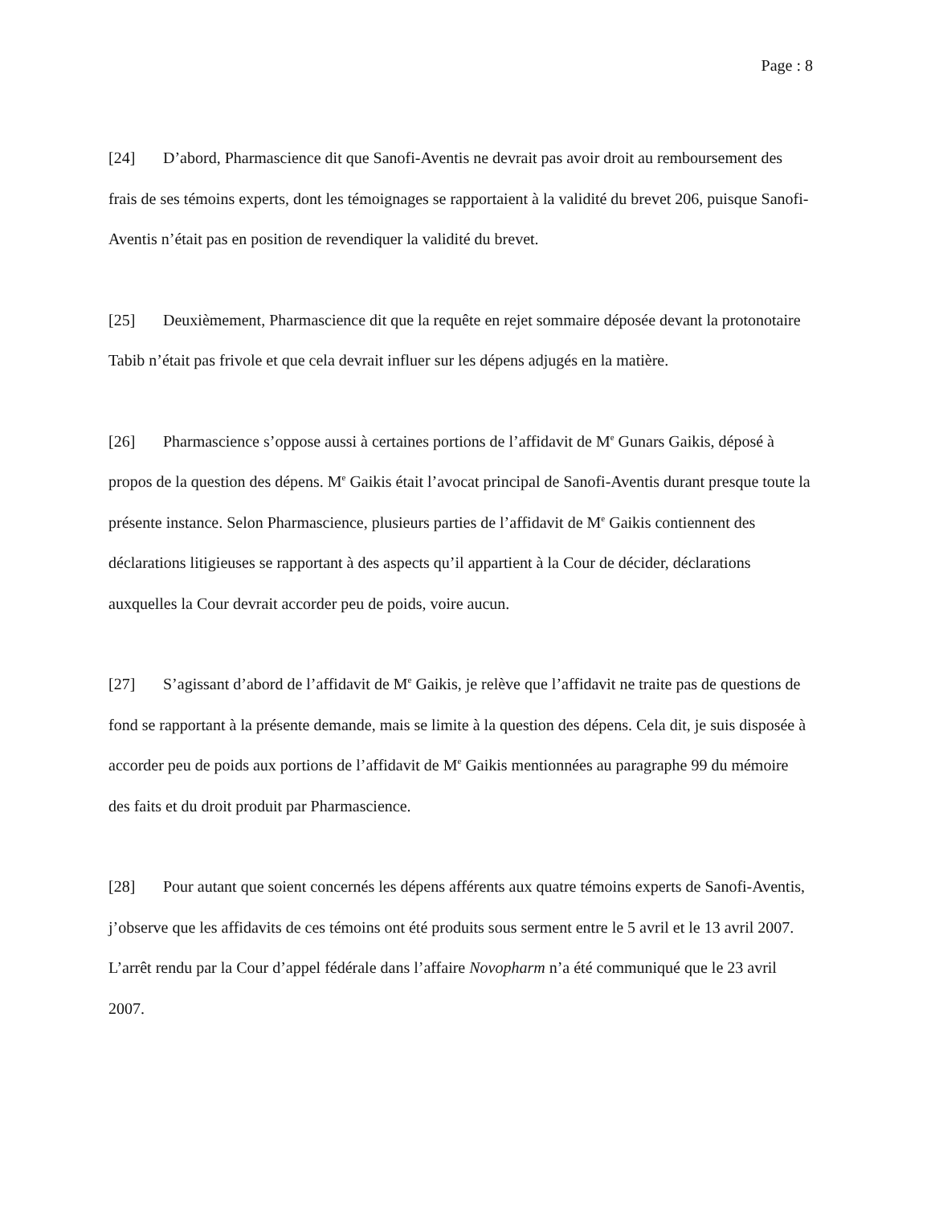Page : 8
[24] D’abord, Pharmascience dit que Sanofi-Aventis ne devrait pas avoir droit au remboursement des frais de ses témoins experts, dont les témoignages se rapportaient à la validité du brevet 206, puisque Sanofi-Aventis n’était pas en position de revendiquer la validité du brevet.
[25] Deuxièmement, Pharmascience dit que la requête en rejet sommaire déposée devant la protonotaire Tabib n’était pas frivole et que cela devrait influer sur les dépens adjugés en la matière.
[26] Pharmascience s’oppose aussi à certaines portions de l’affidavit de M<sup>e</sup> Gunars Gaikis, déposé à propos de la question des dépens. M<sup>e</sup> Gaikis était l’avocat principal de Sanofi-Aventis durant presque toute la présente instance. Selon Pharmascience, plusieurs parties de l’affidavit de M<sup>e</sup> Gaikis contiennent des déclarations litigieuses se rapportant à des aspects qu’il appartient à la Cour de décider, déclarations auxquelles la Cour devrait accorder peu de poids, voire aucun.
[27] S’agissant d’abord de l’affidavit de M<sup>e</sup> Gaikis, je relève que l’affidavit ne traite pas de questions de fond se rapportant à la présente demande, mais se limite à la question des dépens. Cela dit, je suis disposée à accorder peu de poids aux portions de l’affidavit de M<sup>e</sup> Gaikis mentionnées au paragraphe 99 du mémoire des faits et du droit produit par Pharmascience.
[28] Pour autant que soient concernés les dépens afférents aux quatre témoins experts de Sanofi-Aventis, j’observe que les affidavits de ces témoins ont été produits sous serment entre le 5 avril et le 13 avril 2007. L’arrêt rendu par la Cour d’appel fédérale dans l’affaire Novopharm n’a été communiqué que le 23 avril 2007.